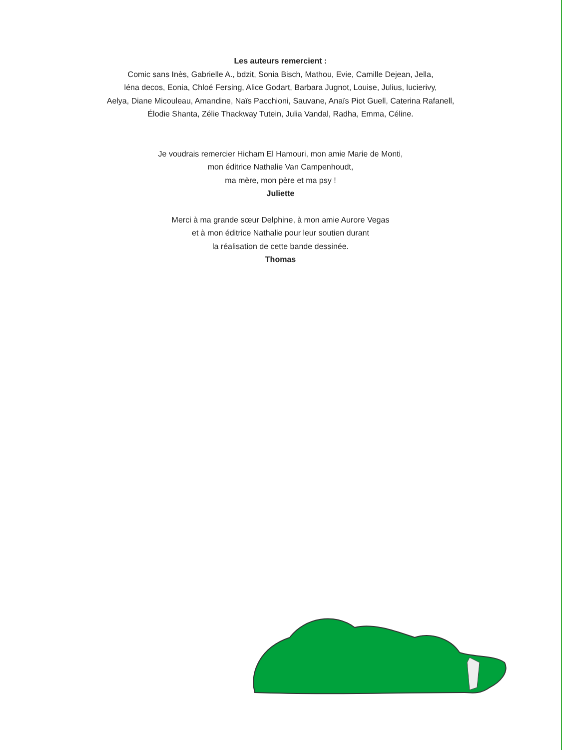Les auteurs remercient :
Comic sans Inès, Gabrielle A., bdzit, Sonia Bisch, Mathou, Evie, Camille Dejean, Jella,
léna decos, Eonia, Chloé Fersing, Alice Godart, Barbara Jugnot, Louise, Julius, lucierivy,
Aelya, Diane Micouleau, Amandine, Naïs Pacchioni, Sauvane, Anaïs Piot Guell, Caterina Rafanell,
Élodie Shanta, Zélie Thackway Tutein, Julia Vandal, Radha, Emma, Céline.
Je voudrais remercier Hicham El Hamouri, mon amie Marie de Monti,
mon éditrice Nathalie Van Campenhoudt,
ma mère, mon père et ma psy !
Juliette
Merci à ma grande sœur Delphine, à mon amie Aurore Vegas
et à mon éditrice Nathalie pour leur soutien durant
la réalisation de cette bande dessinée.
Thomas